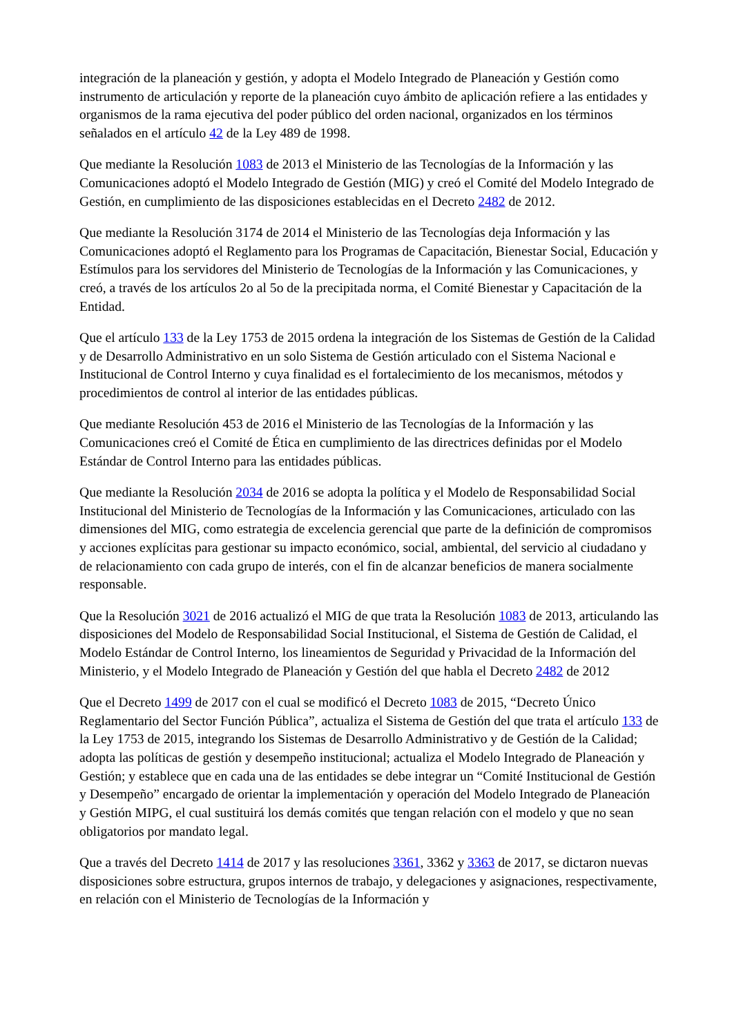integración de la planeación y gestión, y adopta el Modelo Integrado de Planeación y Gestión como instrumento de articulación y reporte de la planeación cuyo ámbito de aplicación refiere a las entidades y organismos de la rama ejecutiva del poder público del orden nacional, organizados en los términos señalados en el artículo 42 de la Ley 489 de 1998.
Que mediante la Resolución 1083 de 2013 el Ministerio de las Tecnologías de la Información y las Comunicaciones adoptó el Modelo Integrado de Gestión (MIG) y creó el Comité del Modelo Integrado de Gestión, en cumplimiento de las disposiciones establecidas en el Decreto 2482 de 2012.
Que mediante la Resolución 3174 de 2014 el Ministerio de las Tecnologías deja Información y las Comunicaciones adoptó el Reglamento para los Programas de Capacitación, Bienestar Social, Educación y Estímulos para los servidores del Ministerio de Tecnologías de la Información y las Comunicaciones, y creó, a través de los artículos 2o al 5o de la precipitada norma, el Comité Bienestar y Capacitación de la Entidad.
Que el artículo 133 de la Ley 1753 de 2015 ordena la integración de los Sistemas de Gestión de la Calidad y de Desarrollo Administrativo en un solo Sistema de Gestión articulado con el Sistema Nacional e Institucional de Control Interno y cuya finalidad es el fortalecimiento de los mecanismos, métodos y procedimientos de control al interior de las entidades públicas.
Que mediante Resolución 453 de 2016 el Ministerio de las Tecnologías de la Información y las Comunicaciones creó el Comité de Ética en cumplimiento de las directrices definidas por el Modelo Estándar de Control Interno para las entidades públicas.
Que mediante la Resolución 2034 de 2016 se adopta la política y el Modelo de Responsabilidad Social Institucional del Ministerio de Tecnologías de la Información y las Comunicaciones, articulado con las dimensiones del MIG, como estrategia de excelencia gerencial que parte de la definición de compromisos y acciones explícitas para gestionar su impacto económico, social, ambiental, del servicio al ciudadano y de relacionamiento con cada grupo de interés, con el fin de alcanzar beneficios de manera socialmente responsable.
Que la Resolución 3021 de 2016 actualizó el MIG de que trata la Resolución 1083 de 2013, articulando las disposiciones del Modelo de Responsabilidad Social Institucional, el Sistema de Gestión de Calidad, el Modelo Estándar de Control Interno, los lineamientos de Seguridad y Privacidad de la Información del Ministerio, y el Modelo Integrado de Planeación y Gestión del que habla el Decreto 2482 de 2012
Que el Decreto 1499 de 2017 con el cual se modificó el Decreto 1083 de 2015, “Decreto Único Reglamentario del Sector Función Pública”, actualiza el Sistema de Gestión del que trata el artículo 133 de la Ley 1753 de 2015, integrando los Sistemas de Desarrollo Administrativo y de Gestión de la Calidad; adopta las políticas de gestión y desempeño institucional; actualiza el Modelo Integrado de Planeación y Gestión; y establece que en cada una de las entidades se debe integrar un “Comité Institucional de Gestión y Desempeño” encargado de orientar la implementación y operación del Modelo Integrado de Planeación y Gestión MIPG, el cual sustituirá los demás comités que tengan relación con el modelo y que no sean obligatorios por mandato legal.
Que a través del Decreto 1414 de 2017 y las resoluciones 3361, 3362 y 3363 de 2017, se dictaron nuevas disposiciones sobre estructura, grupos internos de trabajo, y delegaciones y asignaciones, respectivamente, en relación con el Ministerio de Tecnologías de la Información y